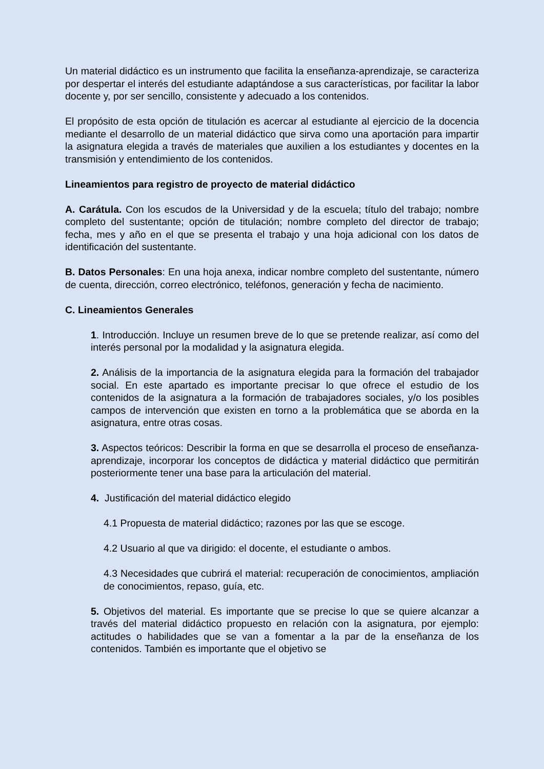Un material didáctico es un instrumento que facilita la enseñanza-aprendizaje, se caracteriza por despertar el interés del estudiante adaptándose a sus características, por facilitar la labor docente y, por ser sencillo, consistente y adecuado a los contenidos.
El propósito de esta opción de titulación es acercar al estudiante al ejercicio de la docencia mediante el desarrollo de un material didáctico que sirva como una aportación para impartir la asignatura elegida a través de materiales que auxilien a los estudiantes y docentes en la transmisión y entendimiento de los contenidos.
Lineamientos para registro de proyecto de material didáctico
A. Carátula. Con los escudos de la Universidad y de la escuela; título del trabajo; nombre completo del sustentante; opción de titulación; nombre completo del director de trabajo; fecha, mes y año en el que se presenta el trabajo y una hoja adicional con los datos de identificación del sustentante.
B. Datos Personales: En una hoja anexa, indicar nombre completo del sustentante, número de cuenta, dirección, correo electrónico, teléfonos, generación y fecha de nacimiento.
C. Lineamientos Generales
1. Introducción. Incluye un resumen breve de lo que se pretende realizar, así como del interés personal por la modalidad y la asignatura elegida.
2. Análisis de la importancia de la asignatura elegida para la formación del trabajador social. En este apartado es importante precisar lo que ofrece el estudio de los contenidos de la asignatura a la formación de trabajadores sociales, y/o los posibles campos de intervención que existen en torno a la problemática que se aborda en la asignatura, entre otras cosas.
3. Aspectos teóricos: Describir la forma en que se desarrolla el proceso de enseñanza-aprendizaje, incorporar los conceptos de didáctica y material didáctico que permitirán posteriormente tener una base para la articulación del material.
4. Justificación del material didáctico elegido
4.1 Propuesta de material didáctico; razones por las que se escoge.
4.2 Usuario al que va dirigido: el docente, el estudiante o ambos.
4.3 Necesidades que cubrirá el material: recuperación de conocimientos, ampliación de conocimientos, repaso, guía, etc.
5. Objetivos del material. Es importante que se precise lo que se quiere alcanzar a través del material didáctico propuesto en relación con la asignatura, por ejemplo: actitudes o habilidades que se van a fomentar a la par de la enseñanza de los contenidos. También es importante que el objetivo se